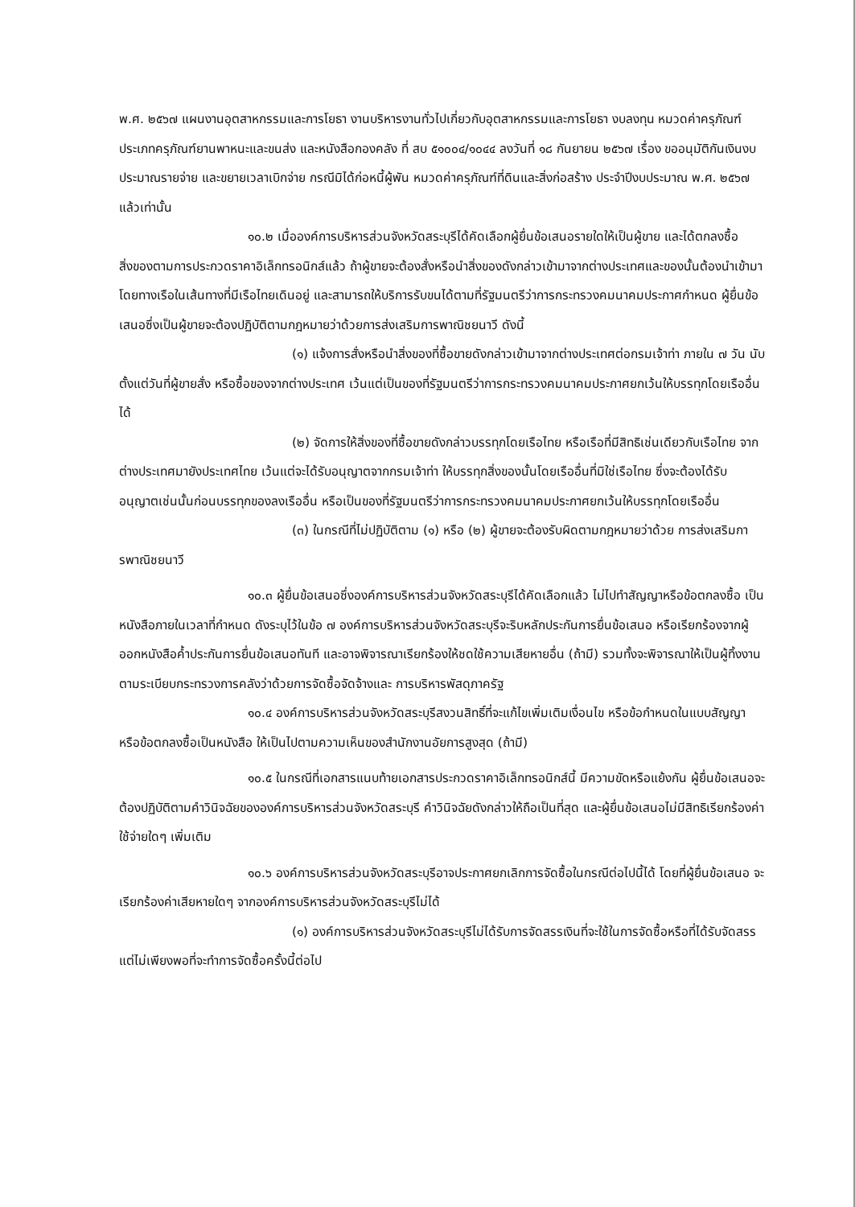พ.ศ. ๒๕๖๗ แผนงานอุตสาหกรรมและการโยธา งานบริหารงานทั่วไปเกี่ยวกับอุตสาหกรรมและการโยธา งบลงทุน หมวดค่าครุภัณฑ์ ประเภทครุภัณฑ์ยานพาหนะและขนส่ง และหนังสือกองคลัง ที่ สบ ๕๑๐๐๔/๑๐๔๔ ลงวันที่ ๑๘ กันยายน ๒๕๖๗ เรื่อง ขออนุมัติกันเงินงบประมาณรายจ่าย และขยายเวลาเบิกจ่าย กรณีมิได้ก่อหนี้ผู้พัน หมวดค่าครุภัณฑ์ที่ดินและสิ่งก่อสร้าง ประจำปีงบประมาณ พ.ศ. ๒๕๖๗ แล้วเท่านั้น
๑๐.๒ เมื่อองค์การบริหารส่วนจังหวัดสระบุรีได้คัดเลือกผู้ยื่นข้อเสนอรายใดให้เป็นผู้ขาย และได้ตกลงซื้อสิ่งของตามการประกวดราคาอิเล็กทรอนิกส์แล้ว ถ้าผู้ขายจะต้องสั่งหรือนำสิ่งของดังกล่าวเข้ามาจากต่างประเทศและของนั้นต้องนำเข้ามาโดยทางเรือในเส้นทางที่มีเรือไทยเดินอยู่ และสามารถให้บริการรับขนได้ตามที่รัฐมนตรีว่าการกระทรวงคมนาคมประกาศกำหนด ผู้ยื่นข้อเสนอซึ่งเป็นผู้ขายจะต้องปฏิบัติตามกฎหมายว่าด้วยการส่งเสริมการพาณิชยนาวี ดังนี้
(๑) แจ้งการสั่งหรือนำสิ่งของที่ซื้อขายดังกล่าวเข้ามาจากต่างประเทศต่อกรมเจ้าท่า ภายใน ๗ วัน นับตั้งแต่วันที่ผู้ขายสั่ง หรือซื้อของจากต่างประเทศ เว้นแต่เป็นของที่รัฐมนตรีว่าการกระทรวงคมนาคมประกาศยกเว้นให้บรรทุกโดยเรืออื่นได้
(๒) จัดการให้สิ่งของที่ซื้อขายดังกล่าวบรรทุกโดยเรือไทย หรือเรือที่มีสิทธิเช่นเดียวกับเรือไทย จากต่างประเทศมายังประเทศไทย เว้นแต่จะได้รับอนุญาตจากกรมเจ้าท่า ให้บรรทุกสิ่งของนั้นโดยเรืออื่นที่มิใช่เรือไทย ซึ่งจะต้องได้รับอนุญาตเช่นนั้นก่อนบรรทุกของลงเรืออื่น หรือเป็นของที่รัฐมนตรีว่าการกระทรวงคมนาคมประกาศยกเว้นให้บรรทุกโดยเรืออื่น
(๓) ในกรณีที่ไม่ปฏิบัติตาม (๑) หรือ (๒) ผู้ขายจะต้องรับผิดตามกฎหมายว่าด้วย การส่งเสริมการพาณิชยนาวี
๑๐.๓ ผู้ยื่นข้อเสนอซึ่งองค์การบริหารส่วนจังหวัดสระบุรีได้คัดเลือกแล้ว ไม่ไปทำสัญญาหรือข้อตกลงซื้อ เป็นหนังสือภายในเวลาที่กำหนด ดังระบุไว้ในข้อ ๗ องค์การบริหารส่วนจังหวัดสระบุรีจะริบหลักประกันการยื่นข้อเสนอ หรือเรียกร้องจากผู้ออกหนังสือค้ำประกันการยื่นข้อเสนอทันที และอาจพิจารณาเรียกร้องให้ชดใช้ความเสียหายอื่น (ถ้ามี) รวมทั้งจะพิจารณาให้เป็นผู้ทิ้งงาน ตามระเบียบกระทรวงการคลังว่าด้วยการจัดซื้อจัดจ้างและ การบริหารพัสดุภาครัฐ
๑๐.๔ องค์การบริหารส่วนจังหวัดสระบุรีสงวนสิทธิ์ที่จะแก้ไขเพิ่มเติมเงื่อนไข หรือข้อกำหนดในแบบสัญญาหรือข้อตกลงซื้อเป็นหนังสือ ให้เป็นไปตามความเห็นของสำนักงานอัยการสูงสุด (ถ้ามี)
๑๐.๕ ในกรณีที่เอกสารแนบท้ายเอกสารประกวดราคาอิเล็กทรอนิกส์นี้ มีความขัดหรือแย้งกัน ผู้ยื่นข้อเสนอจะต้องปฏิบัติตามคำวินิจฉัยขององค์การบริหารส่วนจังหวัดสระบุรี คำวินิจฉัยดังกล่าวให้ถือเป็นที่สุด และผู้ยื่นข้อเสนอไม่มีสิทธิเรียกร้องค่าใช้จ่ายใดๆ เพิ่มเติม
๑๐.๖ องค์การบริหารส่วนจังหวัดสระบุรีอาจประกาศยกเลิกการจัดซื้อในกรณีต่อไปนี้ได้ โดยที่ผู้ยื่นข้อเสนอ จะเรียกร้องค่าเสียหายใดๆ จากองค์การบริหารส่วนจังหวัดสระบุรีไม่ได้
(๑) องค์การบริหารส่วนจังหวัดสระบุรีไม่ได้รับการจัดสรรเงินที่จะใช้ในการจัดซื้อหรือที่ได้รับจัดสรรแต่ไม่เพียงพอที่จะทำการจัดซื้อครั้งนี้ต่อไป